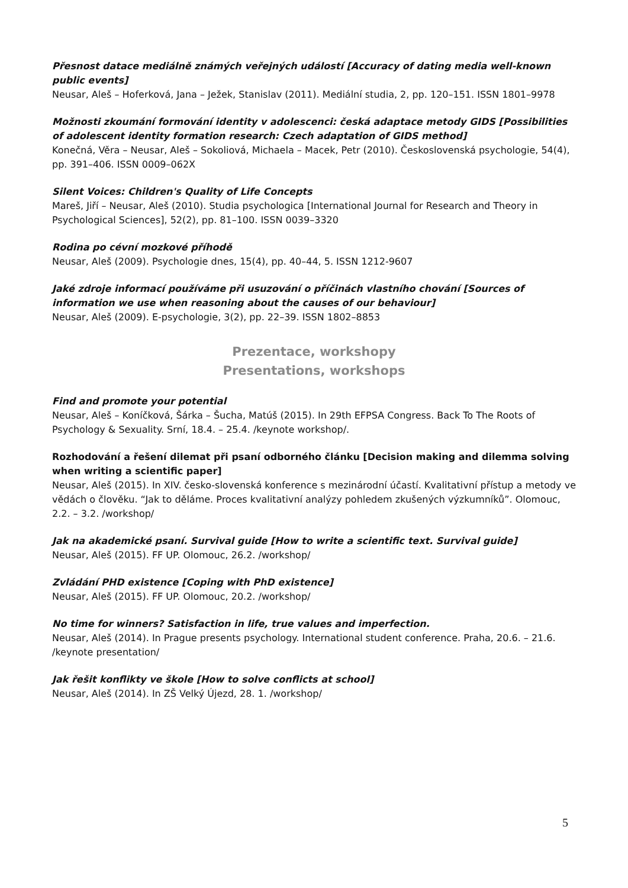Přesnost datace mediálně známých veřejných událostí [Accuracy of dating media well-known public events]
Neusar, Aleš – Hoferková, Jana – Ježek, Stanislav (2011). Mediální studia, 2, pp. 120–151. ISSN 1801–9978
Možnosti zkoumání formování identity v adolescenci: česká adaptace metody GIDS [Possibilities of adolescent identity formation research: Czech adaptation of GIDS method]
Konečná, Věra – Neusar, Aleš – Sokoliová, Michaela – Macek, Petr (2010). Československá psychologie, 54(4), pp. 391–406. ISSN 0009–062X
Silent Voices: Children's Quality of Life Concepts
Mareš, Jiří – Neusar, Aleš (2010). Studia psychologica [International Journal for Research and Theory in Psychological Sciences], 52(2), pp. 81–100. ISSN 0039–3320
Rodina po cévní mozkové příhodě
Neusar, Aleš (2009). Psychologie dnes, 15(4), pp. 40–44, 5. ISSN 1212-9607
Jaké zdroje informací používáme při usuzování o příčinách vlastního chování [Sources of information we use when reasoning about the causes of our behaviour]
Neusar, Aleš (2009). E-psychologie, 3(2), pp. 22–39. ISSN 1802–8853
Prezentace, workshopy
Presentations, workshops
Find and promote your potential
Neusar, Aleš – Koníčková, Šárka – Šucha, Matúš (2015). In 29th EFPSA Congress. Back To The Roots of Psychology & Sexuality. Srní, 18.4. – 25.4. /keynote workshop/.
Rozhodování a řešení dilemat při psaní odborného článku [Decision making and dilemma solving when writing a scientific paper]
Neusar, Aleš (2015). In XIV. česko-slovenská konference s mezinárodní účastí. Kvalitativní přístup a metody ve vědách o člověku. “Jak to děláme. Proces kvalitativní analýzy pohledem zkušených výzkumníků”. Olomouc, 2.2. – 3.2. /workshop/
Jak na akademické psaní. Survival guide [How to write a scientific text. Survival guide]
Neusar, Aleš (2015). FF UP. Olomouc, 26.2. /workshop/
Zvládání PHD existence [Coping with PhD existence]
Neusar, Aleš (2015). FF UP. Olomouc, 20.2. /workshop/
No time for winners? Satisfaction in life, true values and imperfection.
Neusar, Aleš (2014). In Prague presents psychology. International student conference. Praha, 20.6. – 21.6. /keynote presentation/
Jak řešit konflikty ve škole [How to solve conflicts at school]
Neusar, Aleš (2014). In ZŠ Velký Újezd, 28. 1. /workshop/
5